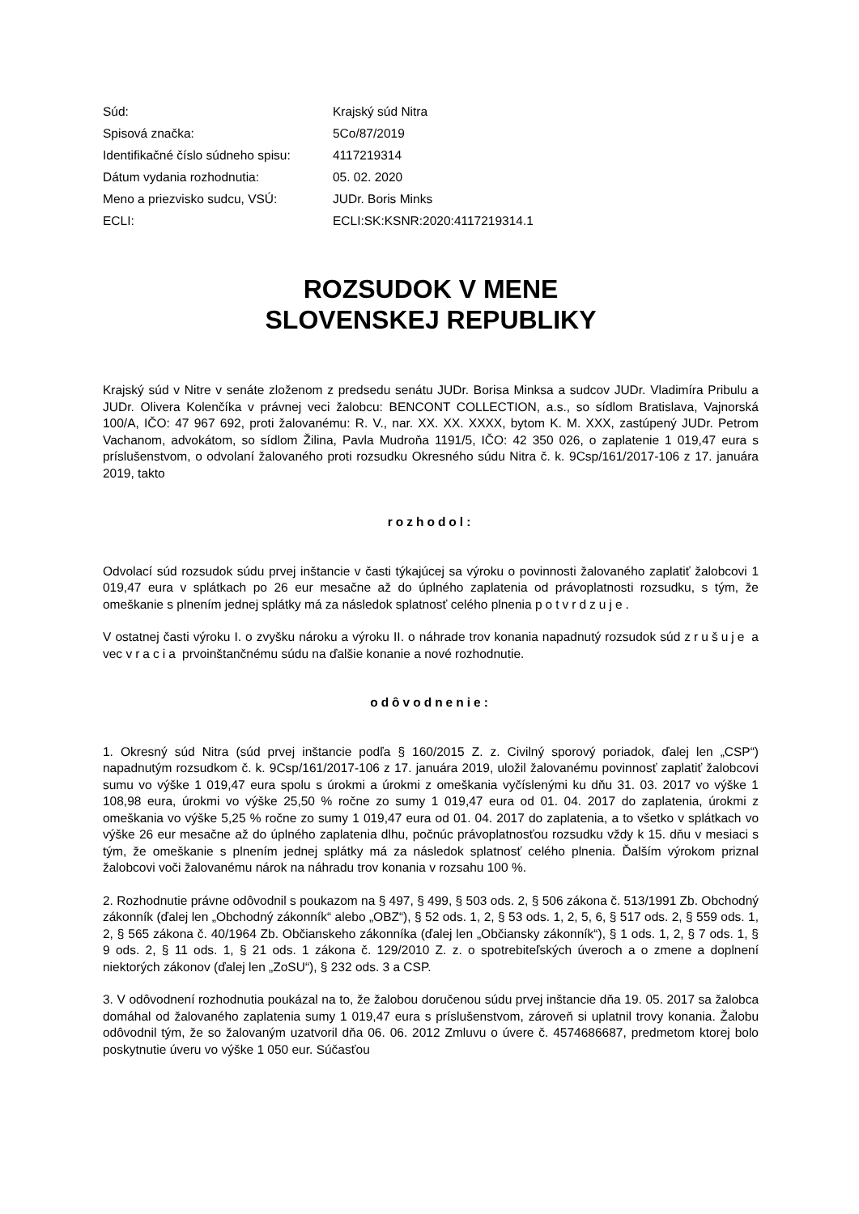| Súd: | Krajský súd Nitra |
| Spisová značka: | 5Co/87/2019 |
| Identifikačné číslo súdneho spisu: | 4117219314 |
| Dátum vydania rozhodnutia: | 05. 02. 2020 |
| Meno a priezvisko sudcu, VSÚ: | JUDr. Boris Minks |
| ECLI: | ECLI:SK:KSNR:2020:4117219314.1 |
ROZSUDOK V MENE
SLOVENSKEJ REPUBLIKY
Krajský súd v Nitre v senáte zloženom z predsedu senátu JUDr. Borisa Minksa a sudcov JUDr. Vladimíra Pribulu a JUDr. Olivera Kolenčíka v právnej veci žalobcu: BENCONT COLLECTION, a.s., so sídlom Bratislava, Vajnorská 100/A, IČO: 47 967 692, proti žalovanému: R. V., nar. XX. XX. XXXX, bytom K. M. XXX, zastúpený JUDr. Petrom Vachanom, advokátom, so sídlom Žilina, Pavla Mudroňa 1191/5, IČO: 42 350 026, o zaplatenie 1 019,47 eura s príslušenstvom, o odvolaní žalovaného proti rozsudku Okresného súdu Nitra č. k. 9Csp/161/2017-106 z 17. januára 2019, takto
rozhodol:
Odvolací súd rozsudok súdu prvej inštancie v časti týkajúcej sa výroku o povinnosti žalovaného zaplatiť žalobcovi 1 019,47 eura v splátkach po 26 eur mesačne až do úplného zaplatenia od právoplatnosti rozsudku, s tým, že omeškanie s plnením jednej splátky má za následok splatnosť celého plnenia potvrdzuje.
V ostatnej časti výroku I. o zvyšku nároku a výroku II. o náhrade trov konania napadnutý rozsudok súd zrušuje a vec vracia prvoinštančnému súdu na ďalšie konanie a nové rozhodnutie.
odôvodnenie:
1. Okresný súd Nitra (súd prvej inštancie podľa § 160/2015 Z. z. Civilný sporový poriadok, ďalej len „CSP“) napadnutým rozsudkom č. k. 9Csp/161/2017-106 z 17. januára 2019, uložil žalovanému povinnosť zaplatiť žalobcovi sumu vo výške 1 019,47 eura spolu s úrokmi a úrokmi z omeškania vyčíslenými ku dňu 31. 03. 2017 vo výške 1 108,98 eura, úrokmi vo výške 25,50 % ročne zo sumy 1 019,47 eura od 01. 04. 2017 do zaplatenia, úrokmi z omeškania vo výške 5,25 % ročne zo sumy 1 019,47 eura od 01. 04. 2017 do zaplatenia, a to všetko v splátkach vo výške 26 eur mesačne až do úplného zaplatenia dlhu, počnúc právoplatnosťou rozsudku vždy k 15. dňu v mesiaci s tým, že omeškanie s plnením jednej splátky má za následok splatnosť celého plnenia. Ďalším výrokom priznal žalobcovi voči žalovanému nárok na náhradu trov konania v rozsahu 100 %.
2. Rozhodnutie právne odôvodnil s poukazom na § 497, § 499, § 503 ods. 2, § 506 zákona č. 513/1991 Zb. Obchodný zákonník (ďalej len „Obchodný zákonník“ alebo „OBZ“), § 52 ods. 1, 2, § 53 ods. 1, 2, 5, 6, § 517 ods. 2, § 559 ods. 1, 2, § 565 zákona č. 40/1964 Zb. Občianskeho zákonníka (ďalej len „Občiansky zákonník“), § 1 ods. 1, 2, § 7 ods. 1, § 9 ods. 2, § 11 ods. 1, § 21 ods. 1 zákona č. 129/2010 Z. z. o spotrebiteľských úveroch a o zmene a doplnení niektorých zákonov (ďalej len „ZoSU“), § 232 ods. 3 a CSP.
3. V odôvodnení rozhodnutia poukázal na to, že žalobou doručenou súdu prvej inštancie dňa 19. 05. 2017 sa žalobca domáhal od žalovaného zaplatenia sumy 1 019,47 eura s príslušenstvom, zároveň si uplatnil trovy konania. Žalobu odôvodnil tým, že so žalovaným uzatvoril dňa 06. 06. 2012 Zmluvu o úvere č. 4574686687, predmetom ktorej bolo poskytnutie úveru vo výške 1 050 eur. Súčasťou